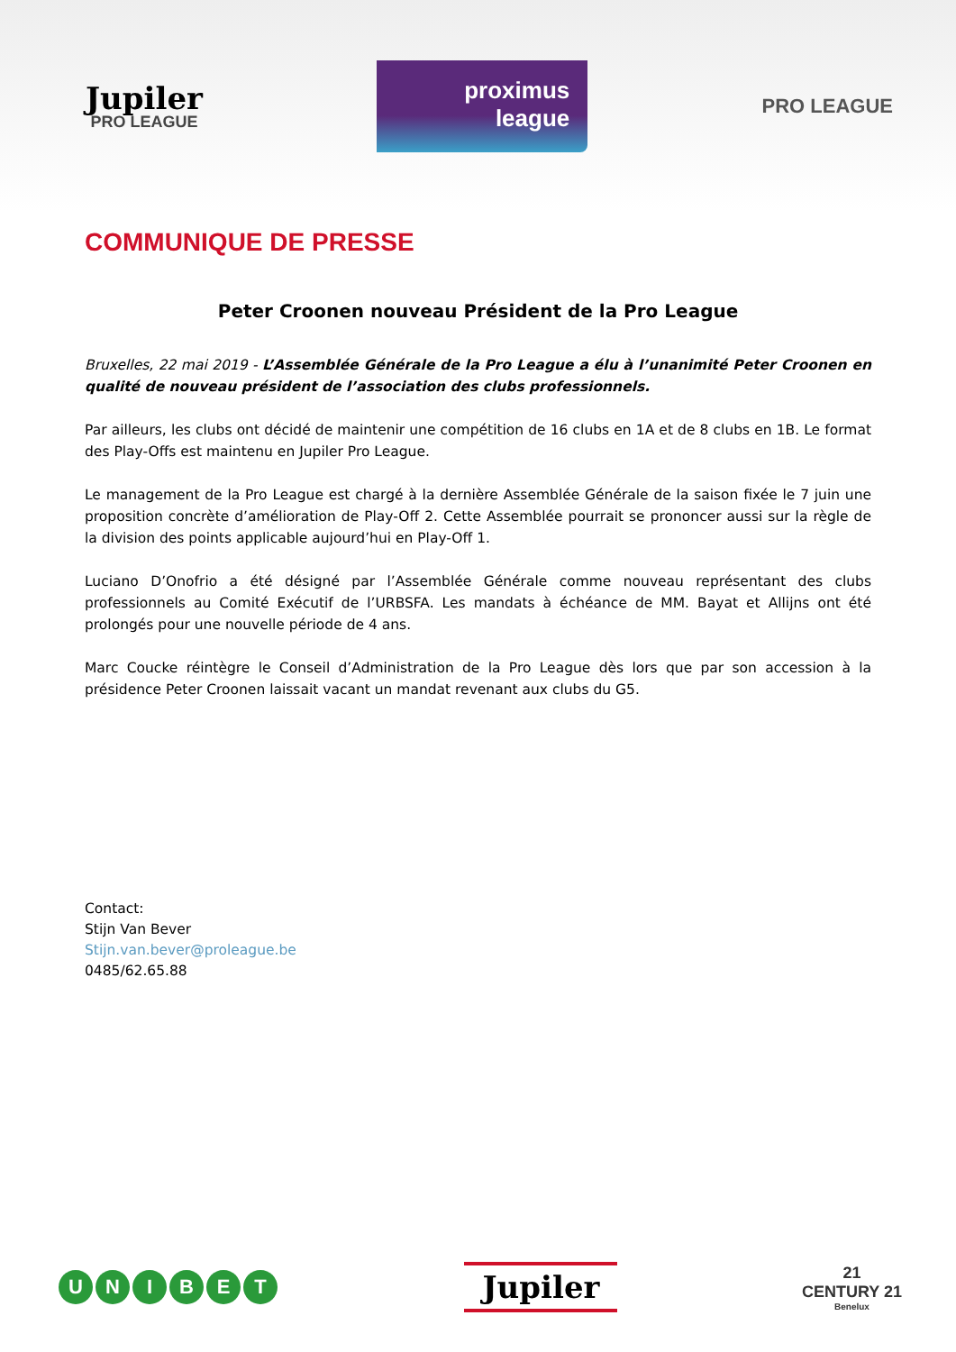Jupiler
PRO LEAGUE
proximus
league
PRO LEAGUE
COMMUNIQUE DE PRESSE
Peter Croonen nouveau Président de la Pro League
Bruxelles, 22 mai 2019 - L’Assemblée Générale de la Pro League a élu à l’unanimité Peter Croonen en qualité de nouveau président de l’association des clubs professionnels.
Par ailleurs, les clubs ont décidé de maintenir une compétition de 16 clubs en 1A et de 8 clubs en 1B. Le format des Play-Offs est maintenu en Jupiler Pro League.
Le management de la Pro League est chargé à la dernière Assemblée Générale de la saison fixée le 7 juin une proposition concrète d’amélioration de Play-Off 2. Cette Assemblée pourrait se prononcer aussi sur la règle de la division des points applicable aujourd’hui en Play-Off 1.
Luciano D’Onofrio a été désigné par l’Assemblée Générale comme nouveau représentant des clubs professionnels au Comité Exécutif de l’URBSFA. Les mandats à échéance de MM. Bayat et Allijns ont été prolongés pour une nouvelle période de 4 ans.
Marc Coucke réintègre le Conseil d’Administration de la Pro League dès lors que par son accession à la présidence Peter Croonen laissait vacant un mandat revenant aux clubs du G5.
Contact:
Stijn Van Bever
Stijn.van.bever@proleague.be
0485/62.65.88
UNIBET
Jupiler
21
CENTURY 21
Benelux